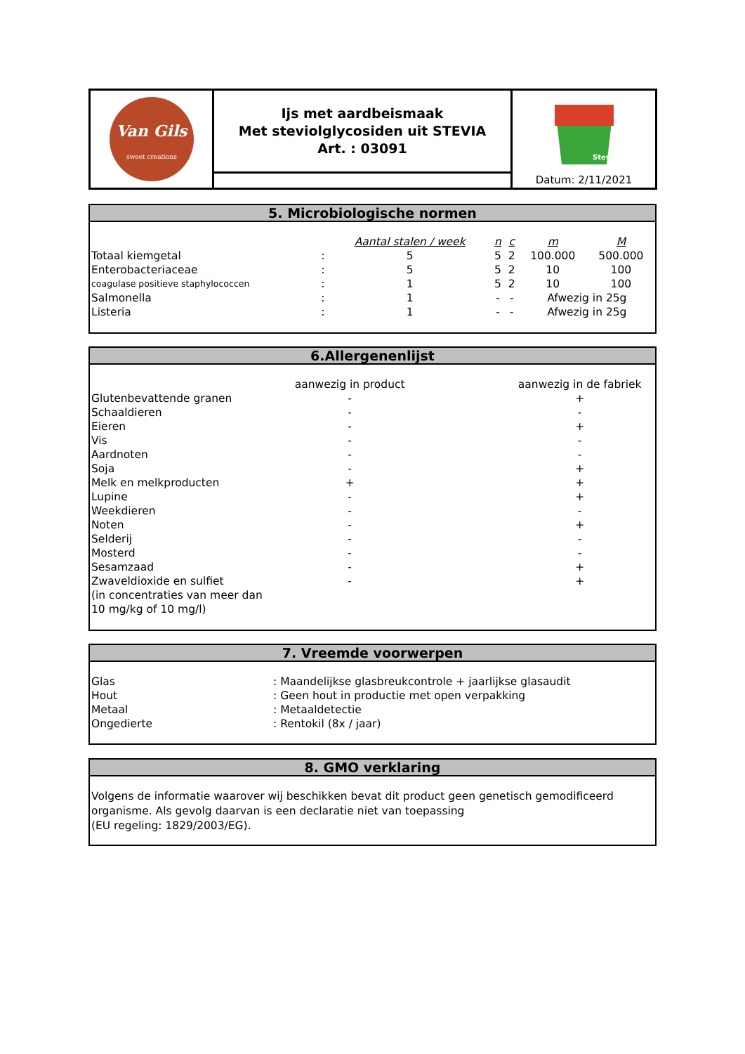Van Gils
sweet creations
Ijs met aardbeismaak
Met steviolglycosiden uit STEVIA
Art. : 03091
Stevia
Datum: 2/11/2021
5. Microbiologische normen
| | | Aantal stalen / week | n | c | m | M |
| --- | --- | --- | --- | --- | --- | --- |
| Totaal kiemgetal | : | 5 | 5 | 2 | 100.000 | 500.000 |
| Enterobacteriaceae | : | 5 | 5 | 2 | 10 | 100 |
| coagulase positieve staphylococcen | : | 1 | 5 | 2 | 10 | 100 |
| Salmonella | : | 1 | - | - | Afwezig in 25g | |
| Listeria | : | 1 | - | - | Afwezig in 25g | |
6.Allergenenlijst
| | aanwezig in product | | aanwezig in de fabriek |
| --- | --- | --- | --- |
| Glutenbevattende granen | - | | + |
| Schaaldieren | - | | - |
| Eieren | - | | + |
| Vis | - | | - |
| Aardnoten | - | | - |
| Soja | - | | + |
| Melk en melkproducten | + | | + |
| Lupine | - | | + |
| Weekdieren | - | | - |
| Noten | - | | + |
| Selderij | - | | - |
| Mosterd | - | | - |
| Sesamzaad | - | | + |
| Zwaveldioxide en sulfiet (in concentraties van meer dan 10 mg/kg of 10 mg/l) | - | | + |
7. Vreemde voorwerpen
| Glas | : Maandelijkse glasbreukcontrole + jaarlijkse glasaudit |
| Hout | : Geen hout in productie met open verpakking |
| Metaal | : Metaaldetectie |
| Ongedierte | : Rentokil (8x / jaar) |
8. GMO verklaring
Volgens de informatie waarover wij beschikken bevat dit product geen genetisch gemodificeerd organisme. Als gevolg daarvan is een declaratie niet van toepassing
(EU regeling: 1829/2003/EG).